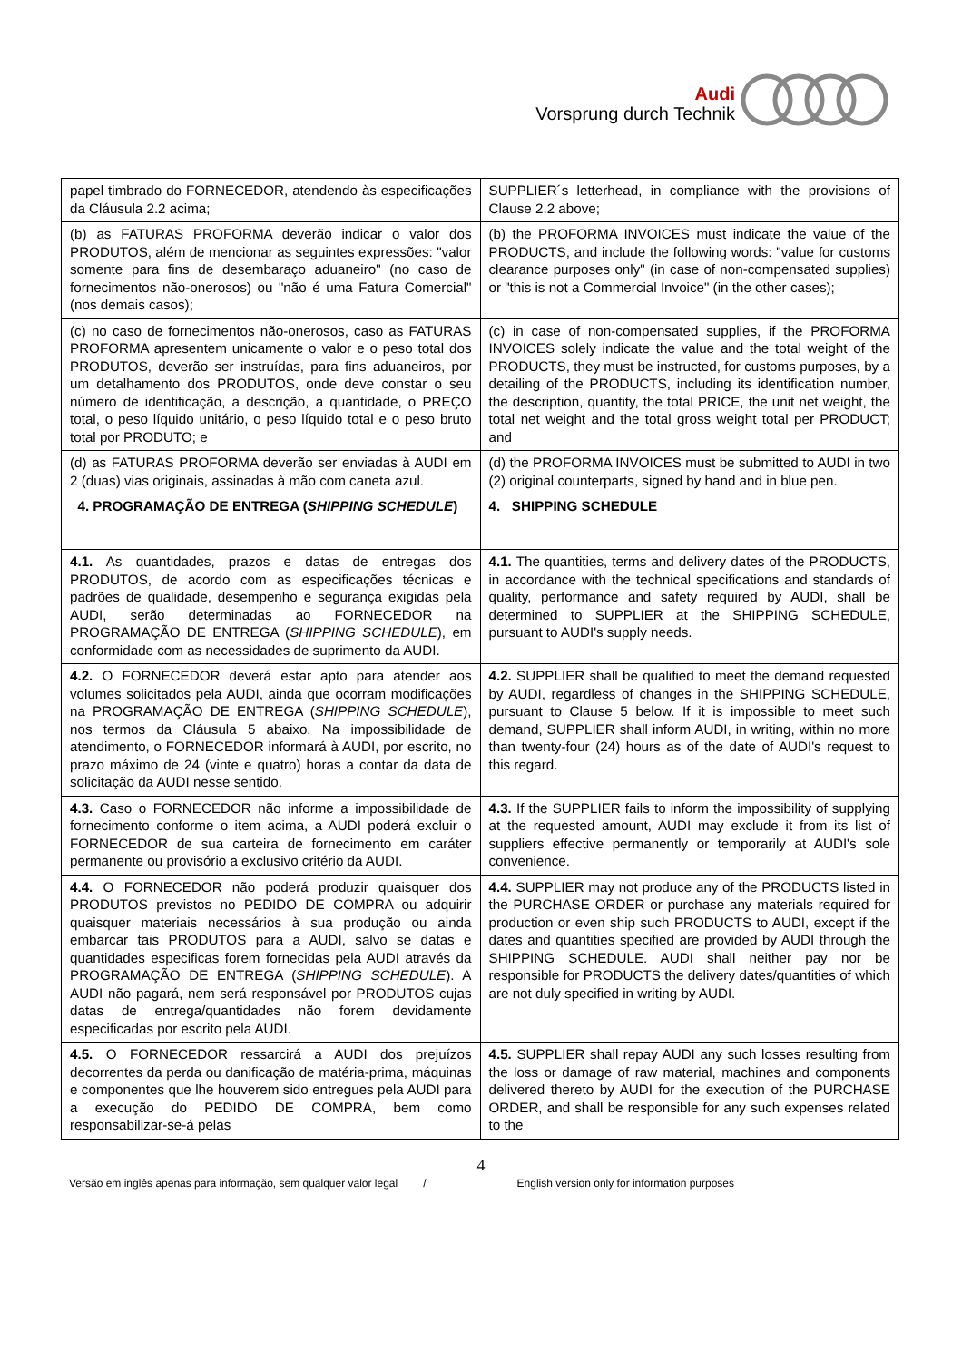Audi
Vorsprung durch Technik
| papel timbrado do FORNECEDOR, atendendo às especificações da Cláusula 2.2 acima; | SUPPLIER´s letterhead, in compliance with the provisions of Clause 2.2 above; |
| (b) as FATURAS PROFORMA deverão indicar o valor dos PRODUTOS, além de mencionar as seguintes expressões: "valor somente para fins de desembaraço aduaneiro" (no caso de fornecimentos não-onerosos) ou "não é uma Fatura Comercial" (nos demais casos); | (b) the PROFORMA INVOICES must indicate the value of the PRODUCTS, and include the following words: "value for customs clearance purposes only" (in case of non-compensated supplies) or "this is not a Commercial Invoice" (in the other cases); |
| (c) no caso de fornecimentos não-onerosos, caso as FATURAS PROFORMA apresentem unicamente o valor e o peso total dos PRODUTOS, deverão ser instruídas, para fins aduaneiros, por um detalhamento dos PRODUTOS, onde deve constar o seu número de identificação, a descrição, a quantidade, o PREÇO total, o peso líquido unitário, o peso líquido total e o peso bruto total por PRODUTO; e | (c) in case of non-compensated supplies, if the PROFORMA INVOICES solely indicate the value and the total weight of the PRODUCTS, they must be instructed, for customs purposes, by a detailing of the PRODUCTS, including its identification number, the description, quantity, the total PRICE, the unit net weight, the total net weight and the total gross weight total per PRODUCT; and |
| (d) as FATURAS PROFORMA deverão ser enviadas à AUDI em 2 (duas) vias originais, assinadas à mão com caneta azul. | (d) the PROFORMA INVOICES must be submitted to AUDI in two (2) original counterparts, signed by hand and in blue pen. |
| 4. PROGRAMAÇÃO DE ENTREGA ( SHIPPING SCHEDULE ) | 4. SHIPPING SCHEDULE |
| 4.1. As quantidades, prazos e datas de entregas dos PRODUTOS, de acordo com as especificações técnicas e padrões de qualidade, desempenho e segurança exigidas pela AUDI, serão determinadas ao FORNECEDOR na PROGRAMAÇÃO DE ENTREGA ( SHIPPING SCHEDULE ), em conformidade com as necessidades de suprimento da AUDI. | 4.1. The quantities, terms and delivery dates of the PRODUCTS, in accordance with the technical specifications and standards of quality, performance and safety required by AUDI, shall be determined to SUPPLIER at the SHIPPING SCHEDULE, pursuant to AUDI's supply needs. |
| 4.2. O FORNECEDOR deverá estar apto para atender aos volumes solicitados pela AUDI, ainda que ocorram modificações na PROGRAMAÇÃO DE ENTREGA ( SHIPPING SCHEDULE ), nos termos da Cláusula 5 abaixo. Na impossibilidade de atendimento, o FORNECEDOR informará à AUDI, por escrito, no prazo máximo de 24 (vinte e quatro) horas a contar da data de solicitação da AUDI nesse sentido. | 4.2. SUPPLIER shall be qualified to meet the demand requested by AUDI, regardless of changes in the SHIPPING SCHEDULE, pursuant to Clause 5 below. If it is impossible to meet such demand, SUPPLIER shall inform AUDI, in writing, within no more than twenty-four (24) hours as of the date of AUDI's request to this regard. |
| 4.3. Caso o FORNECEDOR não informe a impossibilidade de fornecimento conforme o item acima, a AUDI poderá excluir o FORNECEDOR de sua carteira de fornecimento em caráter permanente ou provisório a exclusivo critério da AUDI. | 4.3. If the SUPPLIER fails to inform the impossibility of supplying at the requested amount, AUDI may exclude it from its list of suppliers effective permanently or temporarily at AUDI's sole convenience. |
| 4.4. O FORNECEDOR não poderá produzir quaisquer dos PRODUTOS previstos no PEDIDO DE COMPRA ou adquirir quaisquer materiais necessários à sua produção ou ainda embarcar tais PRODUTOS para a AUDI, salvo se datas e quantidades especificas forem fornecidas pela AUDI através da PROGRAMAÇÃO DE ENTREGA ( SHIPPING SCHEDULE ). A AUDI não pagará, nem será responsável por PRODUTOS cujas datas de entrega/quantidades não forem devidamente especificadas por escrito pela AUDI. | 4.4. SUPPLIER may not produce any of the PRODUCTS listed in the PURCHASE ORDER or purchase any materials required for production or even ship such PRODUCTS to AUDI, except if the dates and quantities specified are provided by AUDI through the SHIPPING SCHEDULE. AUDI shall neither pay nor be responsible for PRODUCTS the delivery dates/quantities of which are not duly specified in writing by AUDI. |
| 4.5. O FORNECEDOR ressarcirá a AUDI dos prejuízos decorrentes da perda ou danificação de matéria-prima, máquinas e componentes que lhe houverem sido entregues pela AUDI para a execução do PEDIDO DE COMPRA, bem como responsabilizar-se-á pelas | 4.5. SUPPLIER shall repay AUDI any such losses resulting from the loss or damage of raw material, machines and components delivered thereto by AUDI for the execution of the PURCHASE ORDER, and shall be responsible for any such expenses related to the |
4
Versão em inglês apenas para informação, sem qualquer valor legal / English version only for information purposes